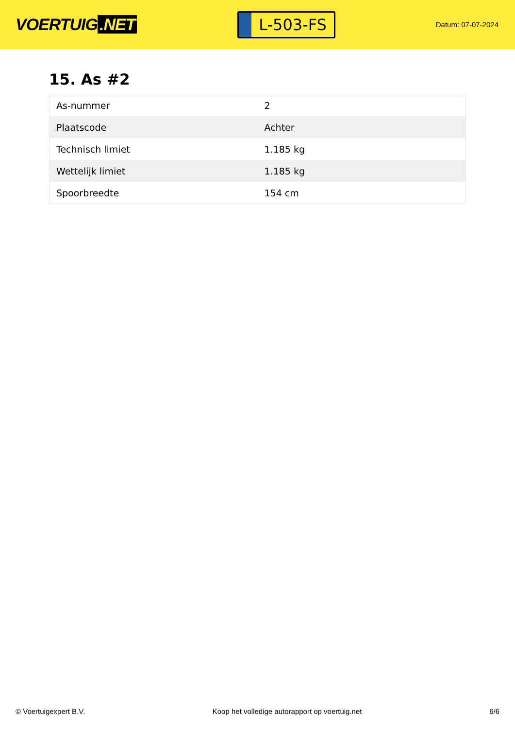VOERTUIG.NET
L-503-FS
Datum: 07-07-2024
15. As #2
| As-nummer | 2 |
| Plaatscode | Achter |
| Technisch limiet | 1.185 kg |
| Wettelijk limiet | 1.185 kg |
| Spoorbreedte | 154 cm |
© Voertuigexpert B.V. Koop het volledige autorapport op voertuig.net 6/6